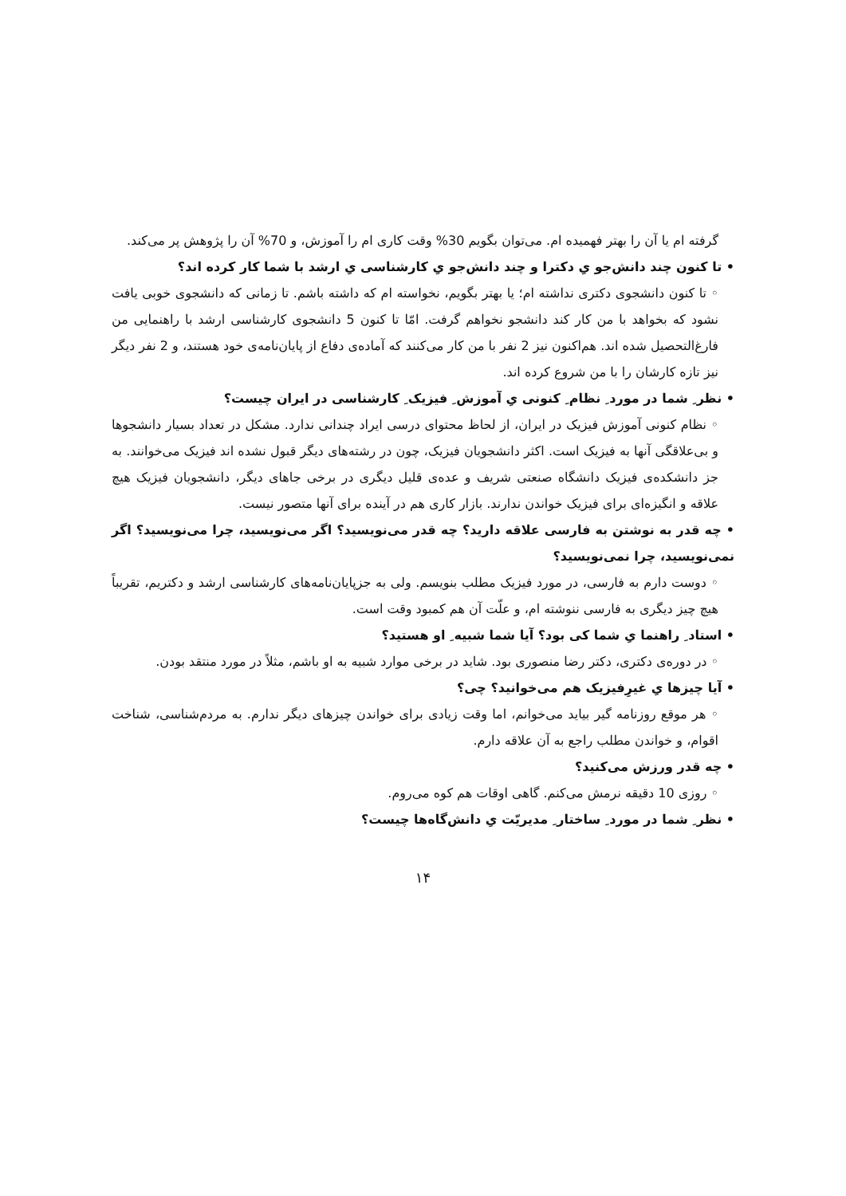گرفته ام یا آن را بهتر فهمیده ام. می‌توان بگویم 30% وقت کاری ام را آموزش، و 70% آن را پژوهش پر می‌کند.
• تا کنون چند دانش‌جو یِ دکترا و چند دانش‌جو یِ کارشناسی یِ ارشد با شما کار کرده اند؟
◦ تا کنون دانشجوی دکتری نداشته ام؛ یا بهتر بگویم، نخواسته ام که داشته باشم. تا زمانی که دانشجوی خوبی یافت نشود که بخواهد با من کار کند دانشجو نخواهم گرفت. امّا تا کنون 5 دانشجوی کارشناسی ارشد با راهنمایی من فارغ‌التحصیل شده اند. هم‌اکنون نیز 2 نفر با من کار می‌کنند که آماده‌ی دفاع از پایان‌نامه‌ی خود هستند، و 2 نفر دیگر نیز تازه کارشان را با من شروع کرده اند.
• نظر ِ شما در مورد ِ نظام ِ کنونی یِ آموزش ِ فیزیک ِ کارشناسی در ایران چیست؟
◦ نظام کنونی آموزش فیزیک در ایران، از لحاظ محتوای درسی ایراد چندانی ندارد. مشکل در تعداد بسیار دانشجوها و بی‌علاقگی آنها به فیزیک است. اکثر دانشجویان فیزیک، چون در رشته‌های دیگر قبول نشده اند فیزیک می‌خوانند. به جز دانشکده‌ی فیزیک دانشگاه صنعتی شریف و عده‌ی قلیل دیگری در برخی جاهای دیگر، دانشجویان فیزیک هیچ علاقه و انگیزه‌ای برای فیزیک خواندن ندارند. بازار کاری هم در آینده برای آنها متصور نیست.
• چه قدر به نوشتن به فارسی علاقه دارید؟ چه قدر می‌نویسید؟ اگر می‌نویسید، چرا می‌نویسید؟ اگر نمی‌نویسید، چرا نمی‌نویسید؟
◦ دوست دارم به فارسی، در مورد فیزیک مطلب بنویسم. ولی به جزپایان‌نامه‌های کارشناسی ارشد و دکتریم، تقریباً هیچ چیز دیگری به فارسی ننوشته ام، و علّت آن هم کمبود وقت است.
• استاد ِ راهنما یِ شما کی بود؟ آیا شما شبیه ِ او هستید؟
◦ در دوره‌ی دکتری، دکتر رضا منصوری بود. شاید در برخی موارد شبیه به او باشم، مثلاً در مورد منتقد بودن.
• آیا چیزها یِ غیرِفیزیک هم می‌خوانید؟ چی؟
◦ هر موقع روزنامه گیر بیاید می‌خوانم، اما وقت زیادی برای خواندن چیزهای دیگر ندارم. به مردم‌شناسی، شناخت اقوام، و خواندن مطلب راجع به آن علاقه دارم.
• چه قدر ورزش می‌کنید؟
◦ روزی 10 دقیقه نرمش می‌کنم. گاهی اوقات هم کوه می‌روم.
• نظر ِ شما در مورد ِ ساختار ِ مدیریّت یِ دانش‌گاه‌ها چیست؟
۱۴